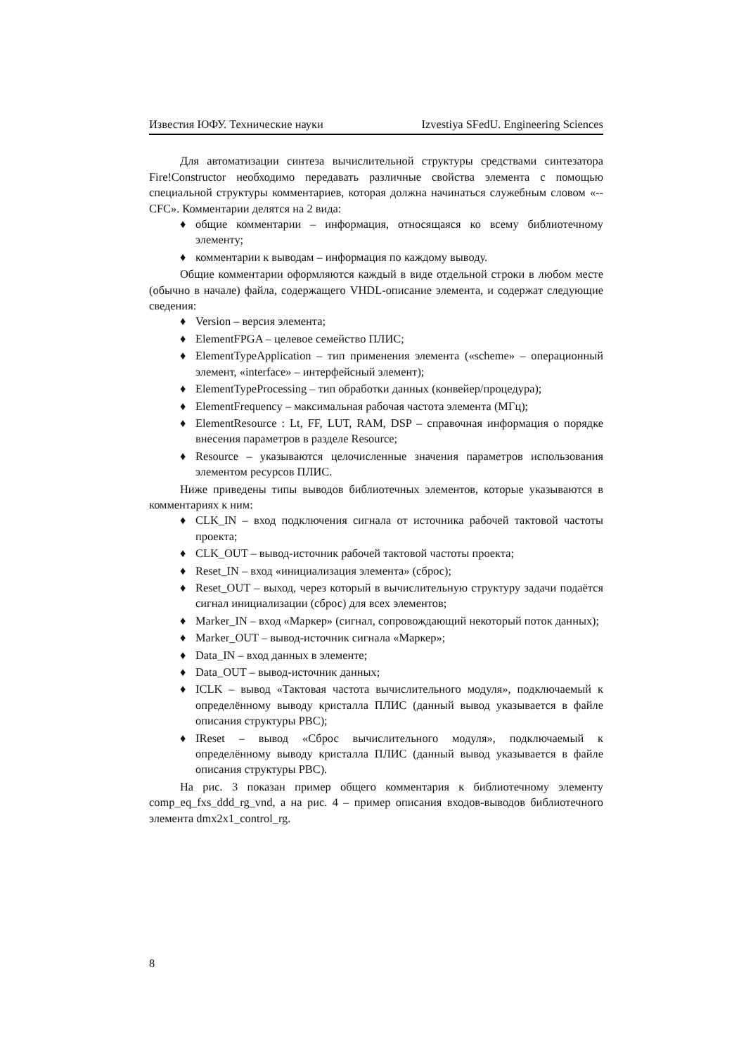Известия ЮФУ. Технические науки Izvestiya SFedU. Engineering Sciences
Для автоматизации синтеза вычислительной структуры средствами синтезатора Fire!Constructor необходимо передавать различные свойства элемента с помощью специальной структуры комментариев, которая должна начинаться служебным словом «--CFC». Комментарии делятся на 2 вида:
♦ общие комментарии – информация, относящаяся ко всему библиотечному элементу;
♦ комментарии к выводам – информация по каждому выводу.
Общие комментарии оформляются каждый в виде отдельной строки в любом месте (обычно в начале) файла, содержащего VHDL-описание элемента, и содержат следующие сведения:
♦ Version – версия элемента;
♦ ElementFPGA – целевое семейство ПЛИС;
♦ ElementTypeApplication – тип применения элемента («scheme» – операционный элемент, «interface» – интерфейсный элемент);
♦ ElementTypeProcessing – тип обработки данных (конвейер/процедура);
♦ ElementFrequency – максимальная рабочая частота элемента (МГц);
♦ ElementResource : Lt, FF, LUT, RAM, DSP – справочная информация о порядке внесения параметров в разделе Resource;
♦ Resource – указываются целочисленные значения параметров использования элементом ресурсов ПЛИС.
Ниже приведены типы выводов библиотечных элементов, которые указываются в комментариях к ним:
♦ CLK_IN – вход подключения сигнала от источника рабочей тактовой частоты проекта;
♦ CLK_OUT – вывод-источник рабочей тактовой частоты проекта;
♦ Reset_IN – вход «инициализация элемента» (сброс);
♦ Reset_OUT – выход, через который в вычислительную структуру задачи подаётся сигнал инициализации (сброс) для всех элементов;
♦ Marker_IN – вход «Маркер» (сигнал, сопровождающий некоторый поток данных);
♦ Marker_OUT – вывод-источник сигнала «Маркер»;
♦ Data_IN – вход данных в элементе;
♦ Data_OUT – вывод-источник данных;
♦ ICLK – вывод «Тактовая частота вычислительного модуля», подключаемый к определённому выводу кристалла ПЛИС (данный вывод указывается в файле описания структуры РВС);
♦ IReset – вывод «Сброс вычислительного модуля», подключаемый к определённому выводу кристалла ПЛИС (данный вывод указывается в файле описания структуры РВС).
На рис. 3 показан пример общего комментария к библиотечному элементу comp_eq_fxs_ddd_rg_vnd, а на рис. 4 – пример описания входов-выводов библиотечного элемента dmx2x1_control_rg.
8